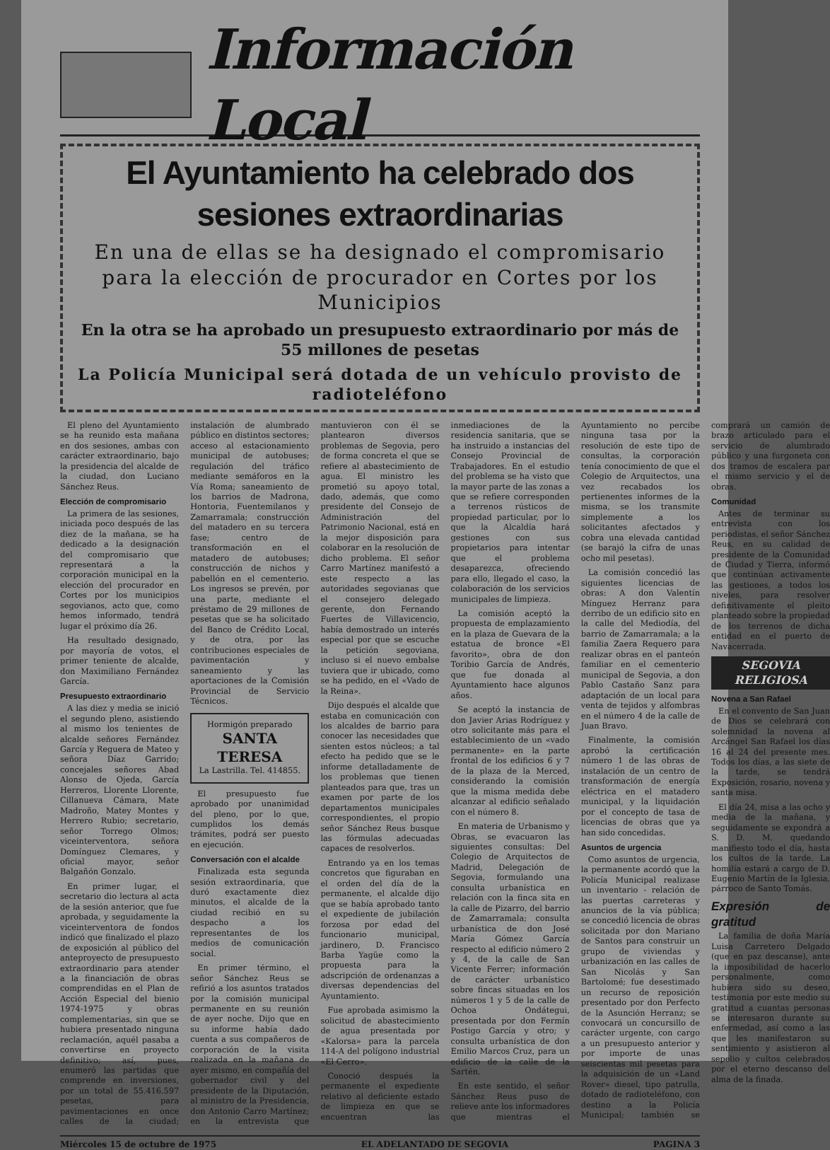Información Local
El Ayuntamiento ha celebrado dos sesiones extraordinarias
En una de ellas se ha designado el compromisario
para la elección de procurador en Cortes por los Municipios
En la otra se ha aprobado un presupuesto extraordinario por más de 55 millones de pesetas
La Policía Municipal será dotada de un vehículo provisto de radioteléfono
El pleno del Ayuntamiento se ha reunido esta mañana en dos sesiones, ambas con carácter extraordinario, bajo la presidencia del alcalde de la ciudad, don Luciano Sánchez Reus.
Elección de compromisario
La primera de las sesiones, iniciada poco después de las diez de la mañana, se ha dedicado a la designación del compromisario que representará a la corporación municipal en la elección del procurador en Cortes por los municipios segovianos, acto que, como hemos informado, tendrá lugar el próximo día 26.
Ha resultado designado, por mayoría de votos, el primer teniente de alcalde, don Maximiliano Fernández García.
Presupuesto extraordinario
A las diez y media se inició el segundo pleno, asistiendo al mismo los tenientes de alcalde señores Fernández García y Reguera de Mateo y señora Díaz Garrido; concejales señores Abad Alonso de Ojeda, García Herreros, Llorente Llorente, Cillanueva Cámara, Mate Madroño, Matey Montes y Herrero Rubio; secretario, señor Torrego Olmos; viceinterventora, señora Domínguez Clemares, y oficial mayor, señor Balgañón Gonzalo.
En primer lugar, el secretario dio lectura al acta de la sesión anterior, que fue aprobada, y seguidamente la viceinterventora de fondos indicó que finalizado el plazo de exposición al público del anteproyecto de presupuesto extraordinario para atender a la financiación de obras comprendidas en el Plan de Acción Especial del bienio 1974-1975 y obras complementarias, sin que se hubiera presentado ninguna reclamación, aquél pasaba a convertirse en proyecto definitivo; así, pues, enumeró las partidas que comprende en inversiones, por un total de 55.416.597 pesetas, para pavimentaciones en once calles de la ciudad; instalación de alumbrado público en distintos sectores; acceso al estacionamiento municipal de autobuses; regulación del tráfico mediante semáforos en la Vía Roma; saneamiento de los barrios de Madrona, Hontoria, Fuentemilanos y Zamarramala; construcción del matadero en su tercera fase; centro de transformación en el matadero de autobuses; construcción de nichos y pabellón en el cementerio. Los ingresos se prevén, por una parte, mediante el préstamo de 29 millones de pesetas que se ha solicitado del Banco de Crédito Local, y de otra, por las contribuciones especiales de pavimentación y saneamiento y las aportaciones de la Comisión Provincial de Servicio Técnicos.
Hormigón preparado
SANTA TERESA
La Lastrilla. Tel. 414855.
El presupuesto fue aprobado por unanimidad del pleno, por lo que, cumplidos los demás trámites, podrá ser puesto en ejecución.
Conversación con el alcalde
Finalizada esta segunda sesión extraordinaria, que duró exactamente diez minutos, el alcalde de la ciudad recibió en su despacho a los representantes de los medios de comunicación social.
En primer término, el señor Sánchez Reus se refirió a los asuntos tratados por la comisión municipal permanente en su reunión de ayer noche. Dijo que en su informe había dado cuenta a sus compañeros de corporación de la visita realizada en la mañana de ayer mismo, en compañía del gobernador civil y del presidente de la Diputación, al ministro de la Presidencia, don Antonio Carro Martínez; en la entrevista que mantuvieron con él se plantearon diversos problemas de Segovia, pero de forma concreta el que se refiere al abastecimiento de agua. El ministro les prometió su apoyo total, dado, además, que como presidente del Consejo de Administración del Patrimonio Nacional, está en la mejor disposición para colaborar en la resolución de dicho problema. El señor Carro Martínez manifestó a este respecto a las autoridades segovianas que el consejero delegado gerente, don Fernando Fuertes de Villavicencio, había demostrado un interés especial por que se escuche la petición segoviana, incluso si el nuevo embalse tuviera que ir ubicado, como se ha pedido, en el «Vado de la Reina».
Dijo después el alcalde que estaba en comunicación con los alcaldes de barrio para conocer las necesidades que sienten estos núcleos; a tal efecto ha pedido que se le informe detalladamente de los problemas que tienen planteados para que, tras un examen por parte de los departamentos municipales correspondientes, el propio señor Sánchez Reus busque las fórmulas adecuadas capaces de resolverlos.
Entrando ya en los temas concretos que figuraban en el orden del día de la permanente, el alcalde dijo que se había aprobado tanto el expediente de jubilación forzosa por edad del funcionario municipal, jardinero, D. Francisco Barba Yagüe como la propuesta para la adscripción de ordenanzas a diversas dependencias del Ayuntamiento.
Fue aprobada asimismo la solicitud de abastecimiento de agua presentada por «Kalorsa» para la parcela 114-A del polígono industrial «El Cerro».
Conoció después la permanente el expediente relativo al deficiente estado de limpieza en que se encuentran las inmediaciones de la residencia sanitaria, que se ha instruido a instancias del Consejo Provincial de Trabajadores. En el estudio del problema se ha visto que la mayor parte de las zonas a que se refiere corresponden a terrenos rústicos de propiedad particular, por lo que la Alcaldía hará gestiones con sus propietarios para intentar que el problema desaparezca, ofreciendo para ello, llegado el caso, la colaboración de los servicios municipales de limpieza.
La comisión aceptó la propuesta de emplazamiento en la plaza de Guevara de la estatua de bronce «El favorito», obra de don Toribio García de Andrés, que fue donada al Ayuntamiento hace algunos años.
Se aceptó la instancia de don Javier Arias Rodríguez y otro solicitante más para el establecimiento de un «vado permanente» en la parte frontal de los edificios 6 y 7 de la plaza de la Merced, considerando la comisión que la misma medida debe alcanzar al edificio señalado con el número 8.
En materia de Urbanismo y Obras, se evacuaron las siguientes consultas: Del Colegio de Arquitectos de Madrid, Delegación de Segovia, formulando una consulta urbanística en relación con la finca sita en la calle de Pizarro, del barrio de Zamarramala; consulta urbanística de don José María Gómez García respecto al edificio número 2 y 4, de la calle de San Vicente Ferrer; información de carácter urbanístico sobre fincas situadas en los números 1 y 5 de la calle de Ochoa Ondátegui, presentada por don Fermín Postigo García y otro; y consulta urbanística de don Emilio Marcos Cruz, para un edificio de la calle de la Sartén.
En este sentido, el señor Sánchez Reus puso de relieve ante los informadores que mientras el Ayuntamiento no percibe ninguna tasa por la resolución de este tipo de consultas, la corporación tenía conocimiento de que el Colegio de Arquitectos, una vez recabados los pertienentes informes de la misma, se los transmite simplemente a los solicitantes afectados y cobra una elevada cantidad (se barajó la cifra de unas ocho mil pesetas).
La comisión concedió las siguientes licencias de obras: A don Valentín Mínguez Herranz para derribo de un edificio sito en la calle del Mediodía, del barrio de Zamarramala; a la familia Zaera Requero para realizar obras en el panteón familiar en el cementerio municipal de Segovia, a don Pablo Castaño Sanz para adaptación de un local para venta de tejidos y alfombras en el número 4 de la calle de Juan Bravo.
Finalmente, la comisión aprobó la certificación número 1 de las obras de instalación de un centro de transformación de energía eléctrica en el matadero municipal, y la liquidación por el concepto de tasa de licencias de obras que ya han sido concedidas.
Asuntos de urgencia
Como asuntos de urgencia, la permanente acordó que la Policía Municipal realizase un inventario - relación de las puertas carreteras y anuncios de la vía pública; se concedió licencia de obras solicitada por don Mariano de Santos para construir un grupo de viviendas y urbanización en las calles de San Nicolás y San Bartolomé; fue desestimado un recurso de reposición presentado por don Perfecto de la Asunción Herranz; se convocará un concursillo de carácter urgente, con cargo a un presupuesto anterior y por importe de unas seiscientas mil pesetas para la adquisición de un «Land Rover» diesel, tipo patrulla, dotado de radioteléfono, con destino a la Policía Municipal; también se comprará un camión de brazo articulado para el servicio de alumbrado público y una furgoneta con dos tramos de escalera par el mismo servicio y el de obras.
Comunidad
Antes de terminar su entrevista con los periodistas, el señor Sánchez Reus, en su calidad de presidente de la Comunidad de Ciudad y Tierra, informó que continúan activamente las gestiones, a todos los niveles, para resolver definitivamente el pleito planteado sobre la propiedad de los terrenos de dicha entidad en el puerto de Navacerrada.
SEGOVIA RELIGIOSA
Novena a San Rafael
En el convento de San Juan de Dios se celebrará con solemnidad la novena al Arcángel San Rafael los días 16 al 24 del presente mes. Todos los días, a las siete de la tarde, se tendrá Exposición, rosario, novena y santa misa.
El día 24, misa a las ocho y media de la mañana, y seguidamente se expondrá a S. D. M. quedando manifiesto todo el día, hasta los cultos de la tarde. La homilía estará a cargo de D. Eugenio Martín de la Iglesia, párroco de Santo Tomás.
Expresión de gratitud
La familia de doña María Luisa Carretero Delgado (que en paz descanse), ante la imposibilidad de hacerlo personalmente, como hubiera sido su deseo, testimonia por este medio su gratitud a cuantas personas se interesaron durante su enfermedad, así como a las que les manifestaron su sentimiento y asistieron al sepelio y cultos celebrados por el eterno descanso del alma de la finada.
Miércoles 15 de octubre de 1975 EL ADELANTADO DE SEGOVIA PAGINA 3